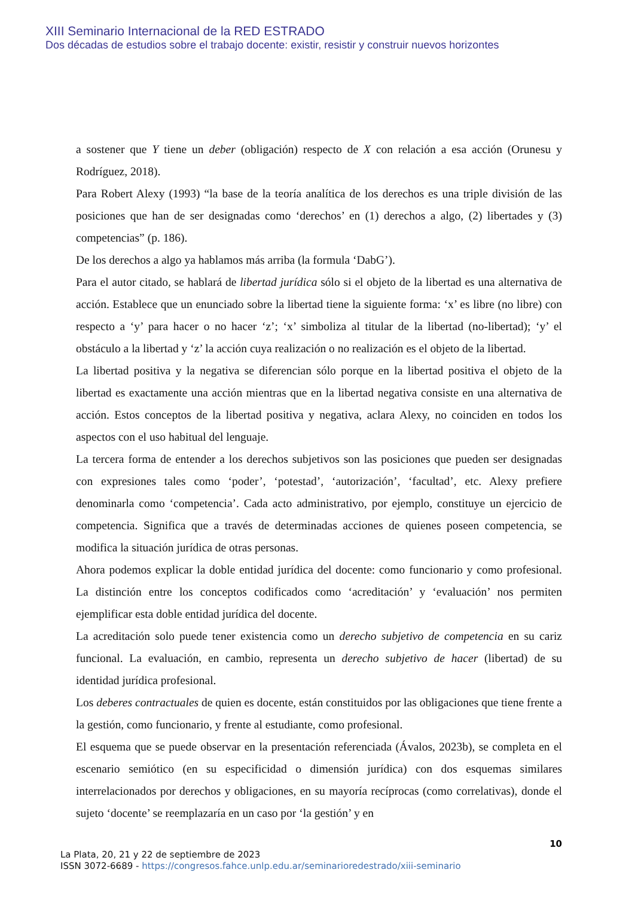XIII Seminario Internacional de la RED ESTRADO
Dos décadas de estudios sobre el trabajo docente: existir, resistir y construir nuevos horizontes
a sostener que Y tiene un deber (obligación) respecto de X con relación a esa acción (Orunesu y Rodríguez, 2018).
Para Robert Alexy (1993) “la base de la teoría analítica de los derechos es una triple división de las posiciones que han de ser designadas como ‘derechos’ en (1) derechos a algo, (2) libertades y (3) competencias” (p. 186).
De los derechos a algo ya hablamos más arriba (la formula ‘DabG’).
Para el autor citado, se hablará de libertad jurídica sólo si el objeto de la libertad es una alternativa de acción. Establece que un enunciado sobre la libertad tiene la siguiente forma: ‘x’ es libre (no libre) con respecto a ‘y’ para hacer o no hacer ‘z’; ‘x’ simboliza al titular de la libertad (no-libertad); ‘y’ el obstáculo a la libertad y ‘z’ la acción cuya realización o no realización es el objeto de la libertad.
La libertad positiva y la negativa se diferencian sólo porque en la libertad positiva el objeto de la libertad es exactamente una acción mientras que en la libertad negativa consiste en una alternativa de acción. Estos conceptos de la libertad positiva y negativa, aclara Alexy, no coinciden en todos los aspectos con el uso habitual del lenguaje.
La tercera forma de entender a los derechos subjetivos son las posiciones que pueden ser designadas con expresiones tales como ‘poder’, ‘potestad’, ‘autorización’, ‘facultad’, etc. Alexy prefiere denominarla como ‘competencia’. Cada acto administrativo, por ejemplo, constituye un ejercicio de competencia. Significa que a través de determinadas acciones de quienes poseen competencia, se modifica la situación jurídica de otras personas.
Ahora podemos explicar la doble entidad jurídica del docente: como funcionario y como profesional. La distinción entre los conceptos codificados como ‘acreditación’ y ‘evaluación’ nos permiten ejemplificar esta doble entidad jurídica del docente.
La acreditación solo puede tener existencia como un derecho subjetivo de competencia en su cariz funcional. La evaluación, en cambio, representa un derecho subjetivo de hacer (libertad) de su identidad jurídica profesional.
Los deberes contractuales de quien es docente, están constituidos por las obligaciones que tiene frente a la gestión, como funcionario, y frente al estudiante, como profesional.
El esquema que se puede observar en la presentación referenciada (Ávalos, 2023b), se completa en el escenario semiótico (en su especificidad o dimensión jurídica) con dos esquemas similares interrelacionados por derechos y obligaciones, en su mayoría recíprocas (como correlativas), donde el sujeto ‘docente’ se reemplazaría en un caso por ‘la gestión’ y en
10
La Plata, 20, 21 y 22 de septiembre de 2023
ISSN 3072-6689 - https://congresos.fahce.unlp.edu.ar/seminarioredestrado/xiii-seminario